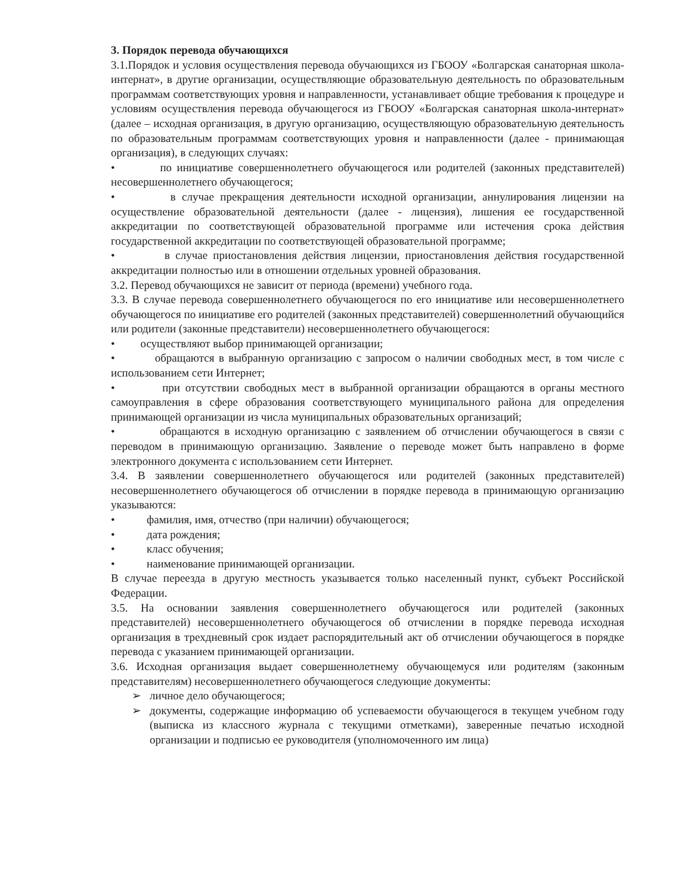3. Порядок перевода обучающихся
3.1.Порядок и условия осуществления перевода обучающихся из ГБООУ «Болгарская санаторная школа-интернат», в другие организации, осуществляющие образовательную деятельность по образовательным программам соответствующих уровня и направленности, устанавливает общие требования к процедуре и условиям осуществления перевода обучающегося из ГБООУ «Болгарская санаторная школа-интернат» (далее – исходная организация, в другую организацию, осуществляющую образовательную деятельность по образовательным программам соответствующих уровня и направленности (далее - принимающая организация), в следующих случаях:
• по инициативе совершеннолетнего обучающегося или родителей (законных представителей) несовершеннолетнего обучающегося;
• в случае прекращения деятельности исходной организации, аннулирования лицензии на осуществление образовательной деятельности (далее - лицензия), лишения ее государственной аккредитации по соответствующей образовательной программе или истечения срока действия государственной аккредитации по соответствующей образовательной программе;
• в случае приостановления действия лицензии, приостановления действия государственной аккредитации полностью или в отношении отдельных уровней образования.
3.2. Перевод обучающихся не зависит от периода (времени) учебного года.
3.3. В случае перевода совершеннолетнего обучающегося по его инициативе или несовершеннолетнего обучающегося по инициативе его родителей (законных представителей) совершеннолетний обучающийся или родители (законные представители) несовершеннолетнего обучающегося:
• осуществляют выбор принимающей организации;
• обращаются в выбранную организацию с запросом о наличии свободных мест, в том числе с использованием сети Интернет;
• при отсутствии свободных мест в выбранной организации обращаются в органы местного самоуправления в сфере образования соответствующего муниципального района для определения принимающей организации из числа муниципальных образовательных организаций;
• обращаются в исходную организацию с заявлением об отчислении обучающегося в связи с переводом в принимающую организацию. Заявление о переводе может быть направлено в форме электронного документа с использованием сети Интернет.
3.4. В заявлении совершеннолетнего обучающегося или родителей (законных представителей) несовершеннолетнего обучающегося об отчислении в порядке перевода в принимающую организацию указываются:
• фамилия, имя, отчество (при наличии) обучающегося;
• дата рождения;
• класс обучения;
• наименование принимающей организации.
В случае переезда в другую местность указывается только населенный пункт, субъект Российской Федерации.
3.5. На основании заявления совершеннолетнего обучающегося или родителей (законных представителей) несовершеннолетнего обучающегося об отчислении в порядке перевода исходная организация в трехдневный срок издает распорядительный акт об отчислении обучающегося в порядке перевода с указанием принимающей организации.
3.6. Исходная организация выдает совершеннолетнему обучающемуся или родителям (законным представителям) несовершеннолетнего обучающегося следующие документы:
➢ личное дело обучающегося;
➢ документы, содержащие информацию об успеваемости обучающегося в текущем учебном году (выписка из классного журнала с текущими отметками), заверенные печатью исходной организации и подписью ее руководителя (уполномоченного им лица)